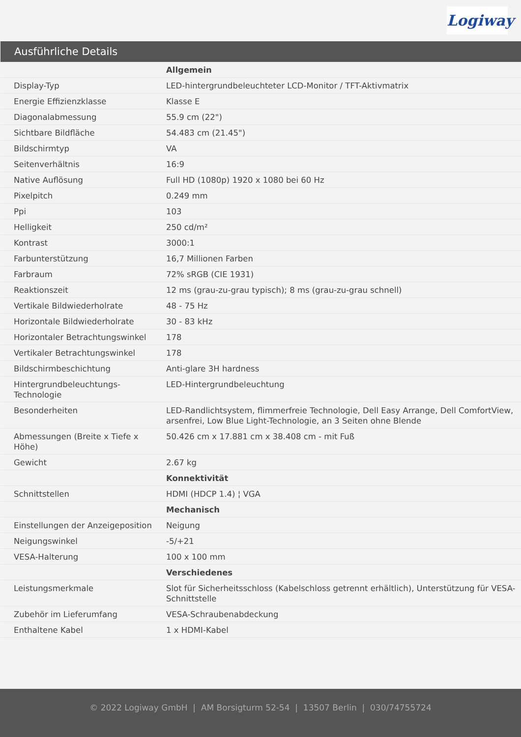Logiway
Ausführliche Details
| | Allgemein |
| Display-Typ | LED-hintergrundbeleuchteter LCD-Monitor / TFT-Aktivmatrix |
| Energie Effizienzklasse | Klasse E |
| Diagonalabmessung | 55.9 cm (22") |
| Sichtbare Bildfläche | 54.483 cm (21.45") |
| Bildschirmtyp | VA |
| Seitenverhältnis | 16:9 |
| Native Auflösung | Full HD (1080p) 1920 x 1080 bei 60 Hz |
| Pixelpitch | 0.249 mm |
| Ppi | 103 |
| Helligkeit | 250 cd/m² |
| Kontrast | 3000:1 |
| Farbunterstützung | 16,7 Millionen Farben |
| Farbraum | 72% sRGB (CIE 1931) |
| Reaktionszeit | 12 ms (grau-zu-grau typisch); 8 ms (grau-zu-grau schnell) |
| Vertikale Bildwiederholrate | 48 - 75 Hz |
| Horizontale Bildwiederholrate | 30 - 83 kHz |
| Horizontaler Betrachtungswinkel | 178 |
| Vertikaler Betrachtungswinkel | 178 |
| Bildschirmbeschichtung | Anti-glare 3H hardness |
| Hintergrundbeleuchtungs-Technologie | LED-Hintergrundbeleuchtung |
| Besonderheiten | LED-Randlichtsystem, flimmerfreie Technologie, Dell Easy Arrange, Dell ComfortView, arsenfrei, Low Blue Light-Technologie, an 3 Seiten ohne Blende |
| Abmessungen (Breite x Tiefe x Höhe) | 50.426 cm x 17.881 cm x 38.408 cm - mit Fuß |
| Gewicht | 2.67 kg |
| | Konnektivität |
| Schnittstellen | HDMI (HDCP 1.4) ¦ VGA |
| | Mechanisch |
| Einstellungen der Anzeigeposition | Neigung |
| Neigungswinkel | -5/+21 |
| VESA-Halterung | 100 x 100 mm |
| | Verschiedenes |
| Leistungsmerkmale | Slot für Sicherheitsschloss (Kabelschloss getrennt erhältlich), Unterstützung für VESA-Schnittstelle |
| Zubehör im Lieferumfang | VESA-Schraubenabdeckung |
| Enthaltene Kabel | 1 x HDMI-Kabel |
© 2022 Logiway GmbH | AM Borsigturm 52-54 | 13507 Berlin | 030/74755724